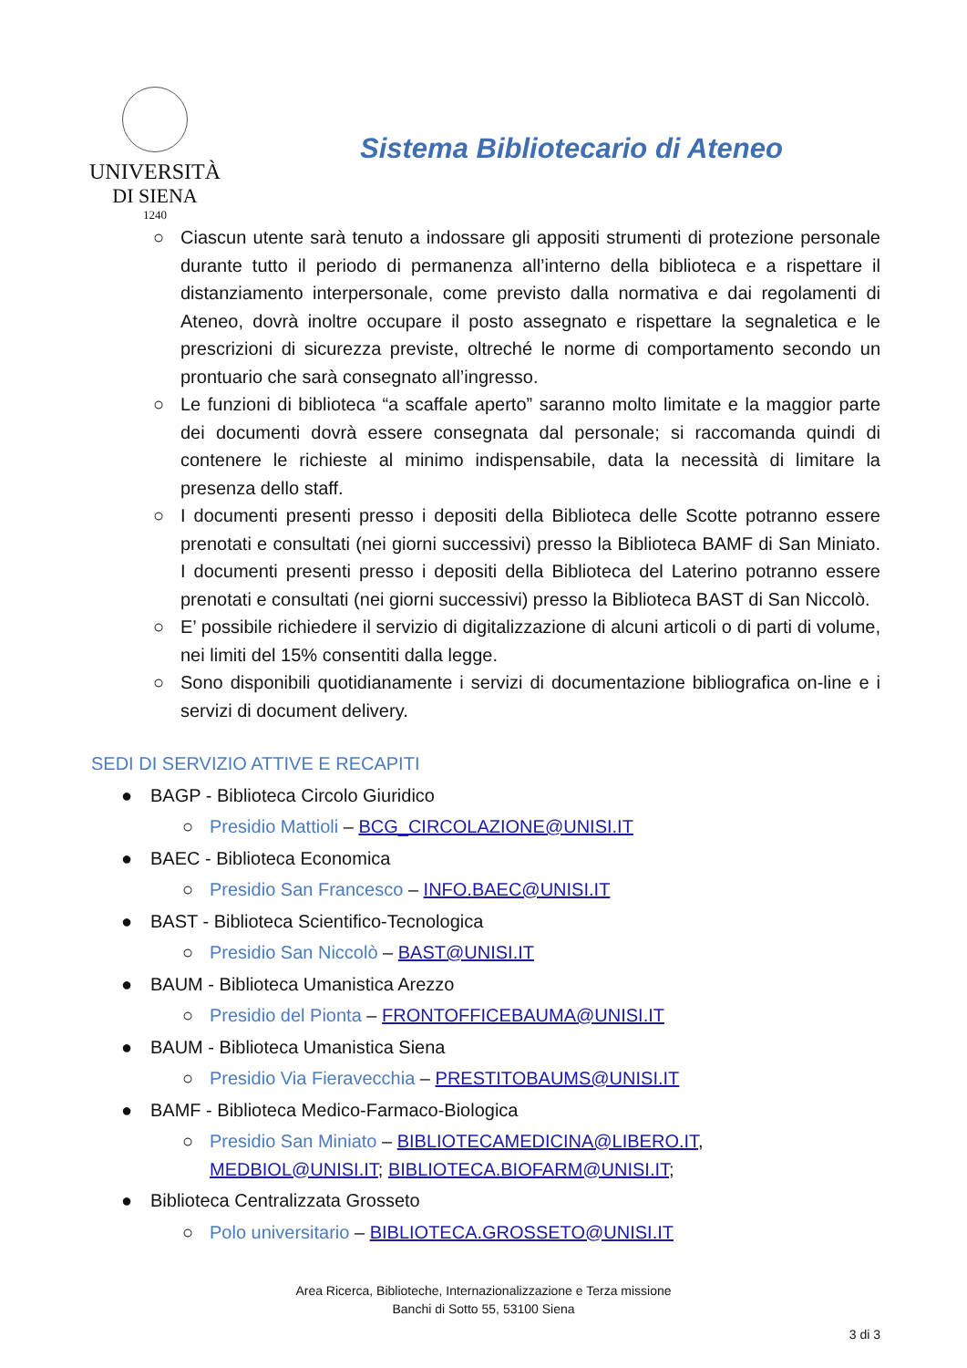UNIVERSITÀ
DI SIENA
1240
Sistema Bibliotecario di Ateneo
○ Ciascun utente sarà tenuto a indossare gli appositi strumenti di protezione personale durante tutto il periodo di permanenza all’interno della biblioteca e a rispettare il distanziamento interpersonale, come previsto dalla normativa e dai regolamenti di Ateneo, dovrà inoltre occupare il posto assegnato e rispettare la segnaletica e le prescrizioni di sicurezza previste, oltreché le norme di comportamento secondo un prontuario che sarà consegnato all’ingresso.
○ Le funzioni di biblioteca “a scaffale aperto” saranno molto limitate e la maggior parte dei documenti dovrà essere consegnata dal personale; si raccomanda quindi di contenere le richieste al minimo indispensabile, data la necessità di limitare la presenza dello staff.
○ I documenti presenti presso i depositi della Biblioteca delle Scotte potranno essere prenotati e consultati (nei giorni successivi) presso la Biblioteca BAMF di San Miniato. I documenti presenti presso i depositi della Biblioteca del Laterino potranno essere prenotati e consultati (nei giorni successivi) presso la Biblioteca BAST di San Niccolò.
○ E’ possibile richiedere il servizio di digitalizzazione di alcuni articoli o di parti di volume, nei limiti del 15% consentiti dalla legge.
○ Sono disponibili quotidianamente i servizi di documentazione bibliografica on-line e i servizi di document delivery.
SEDI DI SERVIZIO ATTIVE E RECAPITI
● BAGP - Biblioteca Circolo Giuridico
○ Presidio Mattioli – BCG_CIRCOLAZIONE@UNISI.IT
● BAEC - Biblioteca Economica
○ Presidio San Francesco – INFO.BAEC@UNISI.IT
● BAST - Biblioteca Scientifico-Tecnologica
○ Presidio San Niccolò – BAST@UNISI.IT
● BAUM - Biblioteca Umanistica Arezzo
○ Presidio del Pionta – FRONTOFFICEBAUMA@UNISI.IT
● BAUM - Biblioteca Umanistica Siena
○ Presidio Via Fieravecchia – PRESTITOBAUMS@UNISI.IT
● BAMF - Biblioteca Medico-Farmaco-Biologica
○ Presidio San Miniato – BIBLIOTECAMEDICINA@LIBERO.IT, MEDBIOL@UNISI.IT; BIBLIOTECA.BIOFARM@UNISI.IT;
● Biblioteca Centralizzata Grosseto
○ Polo universitario – BIBLIOTECA.GROSSETO@UNISI.IT
Area Ricerca, Biblioteche, Internazionalizzazione e Terza missione
Banchi di Sotto 55, 53100 Siena
3 di 3